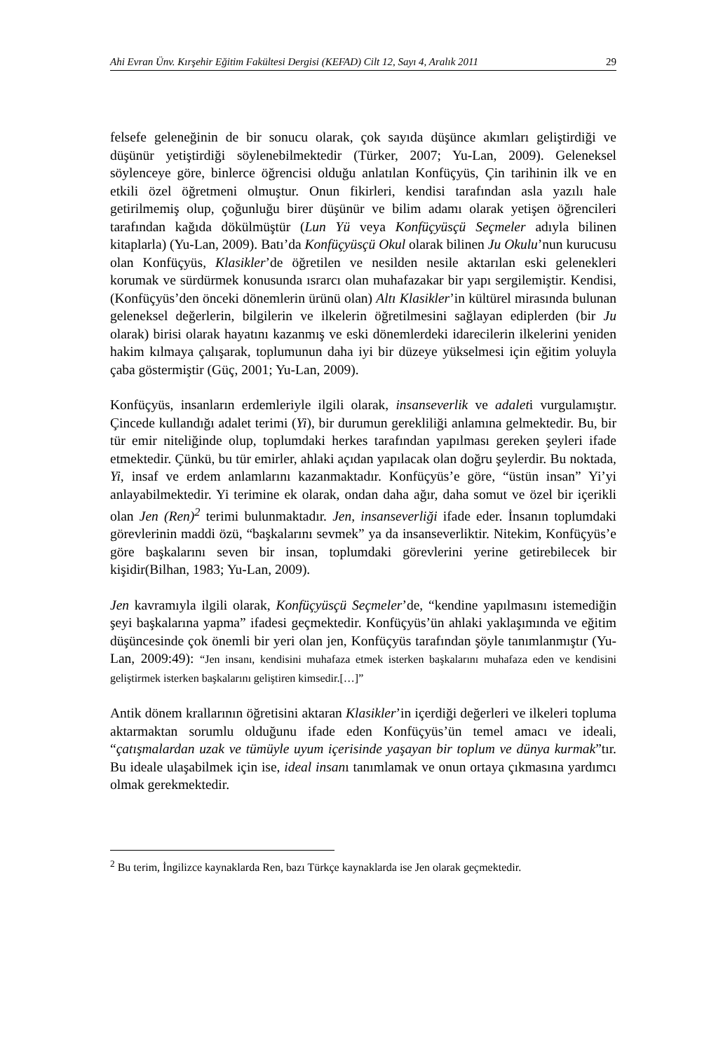Ahi Evran Ünv. Kırşehir Eğitim Fakültesi Dergisi (KEFAD) Cilt 12, Sayı 4, Aralık 2011 29
felsefe geleneğinin de bir sonucu olarak, çok sayıda düşünce akımları geliştirdiği ve düşünür yetiştirdiği söylenebilmektedir (Türker, 2007; Yu-Lan, 2009). Geleneksel söylenceye göre, binlerce öğrencisi olduğu anlatılan Konfüçyüs, Çin tarihinin ilk ve en etkili özel öğretmeni olmuştur. Onun fikirleri, kendisi tarafından asla yazılı hale getirilmemiş olup, çoğunluğu birer düşünür ve bilim adamı olarak yetişen öğrencileri tarafından kağıda dökülmüştür (Lun Yü veya Konfüçyüsçü Seçmeler adıyla bilinen kitaplarla) (Yu-Lan, 2009). Batı’da Konfüçyüsçü Okul olarak bilinen Ju Okulu’nun kurucusu olan Konfüçyüs, Klasikler’de öğretilen ve nesilden nesile aktarılan eski gelenekleri korumak ve sürdürmek konusunda ısrarcı olan muhafazakar bir yapı sergilemiştir. Kendisi, (Konfüçyüs’den önceki dönemlerin ürünü olan) Altı Klasikler’in kültürel mirasında bulunan geleneksel değerlerin, bilgilerin ve ilkelerin öğretilmesini sağlayan ediplerden (bir Ju olarak) birisi olarak hayatını kazanmış ve eski dönemlerdeki idarecilerin ilkelerini yeniden hakim kılmaya çalışarak, toplumunun daha iyi bir düzeye yükselmesi için eğitim yoluyla çaba göstermiştir (Güç, 2001; Yu-Lan, 2009).
Konfüçyüs, insanların erdemleriyle ilgili olarak, insanseverlik ve adaleti vurgulamıştır. Çincede kullandığı adalet terimi (Yi), bir durumun gerekliliği anlamına gelmektedir. Bu, bir tür emir niteliğinde olup, toplumdaki herkes tarafından yapılması gereken şeyleri ifade etmektedir. Çünkü, bu tür emirler, ahlaki açıdan yapılacak olan doğru şeylerdir. Bu noktada, Yi, insaf ve erdem anlamlarını kazanmaktadır. Konfüçyüs’e göre, “üstün insan” Yi’yi anlayabilmektedir. Yi terimine ek olarak, ondan daha ağır, daha somut ve özel bir içerikli olan Jen (Ren)<sup>2</sup> terimi bulunmaktadır. Jen, insanseverliği ifade eder. İnsanın toplumdaki görevlerinin maddi özü, “başkalarını sevmek” ya da insanseverliktir. Nitekim, Konfüçyüs’e göre başkalarını seven bir insan, toplumdaki görevlerini yerine getirebilecek bir kişidir(Bilhan, 1983; Yu-Lan, 2009).
Jen kavramıyla ilgili olarak, Konfüçyüsçü Seçmeler’de, “kendine yapılmasını istemediğin şeyi başkalarına yapma” ifadesi geçmektedir. Konfüçyüs’ün ahlaki yaklaşımında ve eğitim düşüncesinde çok önemli bir yeri olan jen, Konfüçyüs tarafından şöyle tanımlanmıştır (Yu-Lan, 2009:49): “Jen insanı, kendisini muhafaza etmek isterken başkalarını muhafaza eden ve kendisini geliştirmek isterken başkalarını geliştiren kimsedir.[…]”
Antik dönem krallarının öğretisini aktaran Klasikler’in içerdiği değerleri ve ilkeleri topluma aktarmaktan sorumlu olduğunu ifade eden Konfüçyüs’ün temel amacı ve ideali, “çatışmalardan uzak ve tümüyle uyum içerisinde yaşayan bir toplum ve dünya kurmak”tır. Bu ideale ulaşabilmek için ise, ideal insanı tanımlamak ve onun ortaya çıkmasına yardımcı olmak gerekmektedir.
<sup>2</sup> Bu terim, İngilizce kaynaklarda Ren, bazı Türkçe kaynaklarda ise Jen olarak geçmektedir.